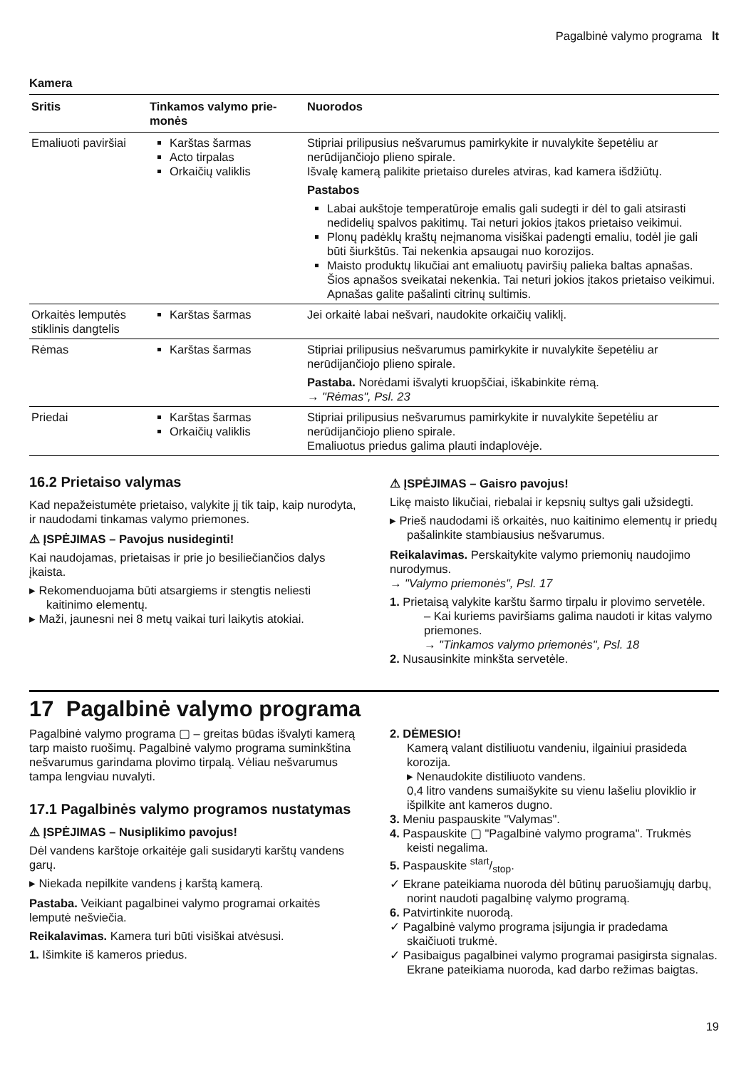Pagalbinė valymo programa lt
Kamera
| Sritis | Tinkamos valymo prie­monės | Nuorodos |
| --- | --- | --- |
| Emaliuoti paviršiai | Karštas šarmas Acto tirpalas Orkaičių valiklis | Stipriai prilipusius nešvarumus pamirkykite ir nuvalykite šepetėliu ar nerūdijančiojo plieno spirale. Išvalę kamerą palikite prietaiso dureles atviras, kad kamera išdžiūtų. Pastabos Labai aukštoje temperatūroje emalis gali sudegti ir dėl to gali atsi­rasti nedidelių spalvos pakitimų. Tai neturi jokios įtakos prietaiso veikimui. Plonų padėklų kraštų neįmanoma visiškai padengti emaliu, todėl jie gali būti šiurkštūs. Tai nekenkia apsaugai nuo korozijos. Maisto produktų likučiai ant emaliuotų paviršių palieka baltas ap­našas. Šios apnašos sveikatai nekenkia. Tai neturi jokios įtakos prietaiso veikimui. Apnašas galite pašalinti citrinų sultimis. |
| Orkaitės lemputės stiklinis dangtelis | Karštas šarmas | Jei orkaitė labai nešvari, naudokite orkaičių valiklį. |
| Rėmas | Karštas šarmas | Stipriai prilipusius nešvarumus pamirkykite ir nuvalykite šepetėliu ar nerūdijančiojo plieno spirale. Pastaba. Norėdami išvalyti kruopščiai, iškabinkite rėmą. → "Rėmas", Psl. 23 |
| Priedai | Karštas šarmas Orkaičių valiklis | Stipriai prilipusius nešvarumus pamirkykite ir nuvalykite šepetėliu ar nerūdijančiojo plieno spirale. Emaliuotus priedus galima plauti indaplovėje. |
16.2 Prietaiso valymas
Kad nepažeistumėte prietaiso, valykite jį tik taip, kaip nurodyta, ir naudodami tinkamas valymo priemones.
⚠ ĮSPĖJIMAS – Pavojus nusideginti!
Kai naudojamas, prietaisas ir prie jo besiliečiančios da­lys įkaista.
▸ Rekomenduojama būti atsargiems ir stengtis neliesti kaitinimo elementų.
▸ Maži, jaunesni nei 8 metų vaikai turi laikytis atokiai.
⚠ ĮSPĖJIMAS – Gaisro pavojus!
Likę maisto likučiai, riebalai ir kepsnių sultys gali užsi­degti.
▸ Prieš naudodami iš orkaitės, nuo kaitinimo elementų ir priedų pašalinkite stambiausius nešvarumus.
Reikalavimas. Perskaitykite valymo priemonių naudoji­mo nurodymus.
→ "Valymo priemonės", Psl. 17
1. Prietaisą valykite karštu šarmo tirpalu ir plovimo ser­vetėle.
– Kai kuriems paviršiams galima naudoti ir kitas valymo priemones.
→ "Tinkamos valymo priemonės", Psl. 18
2. Nusausinkite minkšta servetėle.
17 Pagalbinė valymo programa
Pagalbinė valymo programa ▢ – greitas būdas išvalyti kamerą tarp maisto ruošimų. Pagalbinė valymo prog­rama suminkština nešvarumus garindama plovimo tir­palą. Vėliau nešvarumus tampa lengviau nuvalyti.
17.1 Pagalbinės valymo programos nustatymas
⚠ ĮSPĖJIMAS – Nusiplikimo pavojus!
Dėl vandens karštoje orkaitėje gali susidaryti karštų vandens garų.
▸ Niekada nepilkite vandens į karštą kamerą.
Pastaba. Veikiant pagalbinei valymo programai or­kaitės lemputė nešviečia.
Reikalavimas. Kamera turi būti visiškai atvėsusi.
1. Išimkite iš kameros priedus.
2. DĖMESIO!
Kamerą valant distiliuotu vandeniu, ilgainiui praside­da korozija.
▸ Nenaudokite distiliuoto vandens.
0,4 litro vandens sumaišykite su vienu lašeliu plovik­lio ir išpilkite ant kameros dugno.
3. Meniu paspauskite "Valymas".
4. Paspauskite ▢ "Pagalbinė valymo programa". Trukmės keisti negalima.
5. Paspauskite start/stop.
✓ Ekrane pateikiama nuoroda dėl būtinų paruošiamųjų darbų, norint naudoti pagalbinę valymo programą.
6. Patvirtinkite nuorodą.
✓ Pagalbinė valymo programa įsijungia ir pradedama skaičiuoti trukmė.
✓ Pasibaigus pagalbinei valymo programai pasigirsta signalas. Ekrane pateikiama nuoroda, kad darbo režimas baigtas.
19